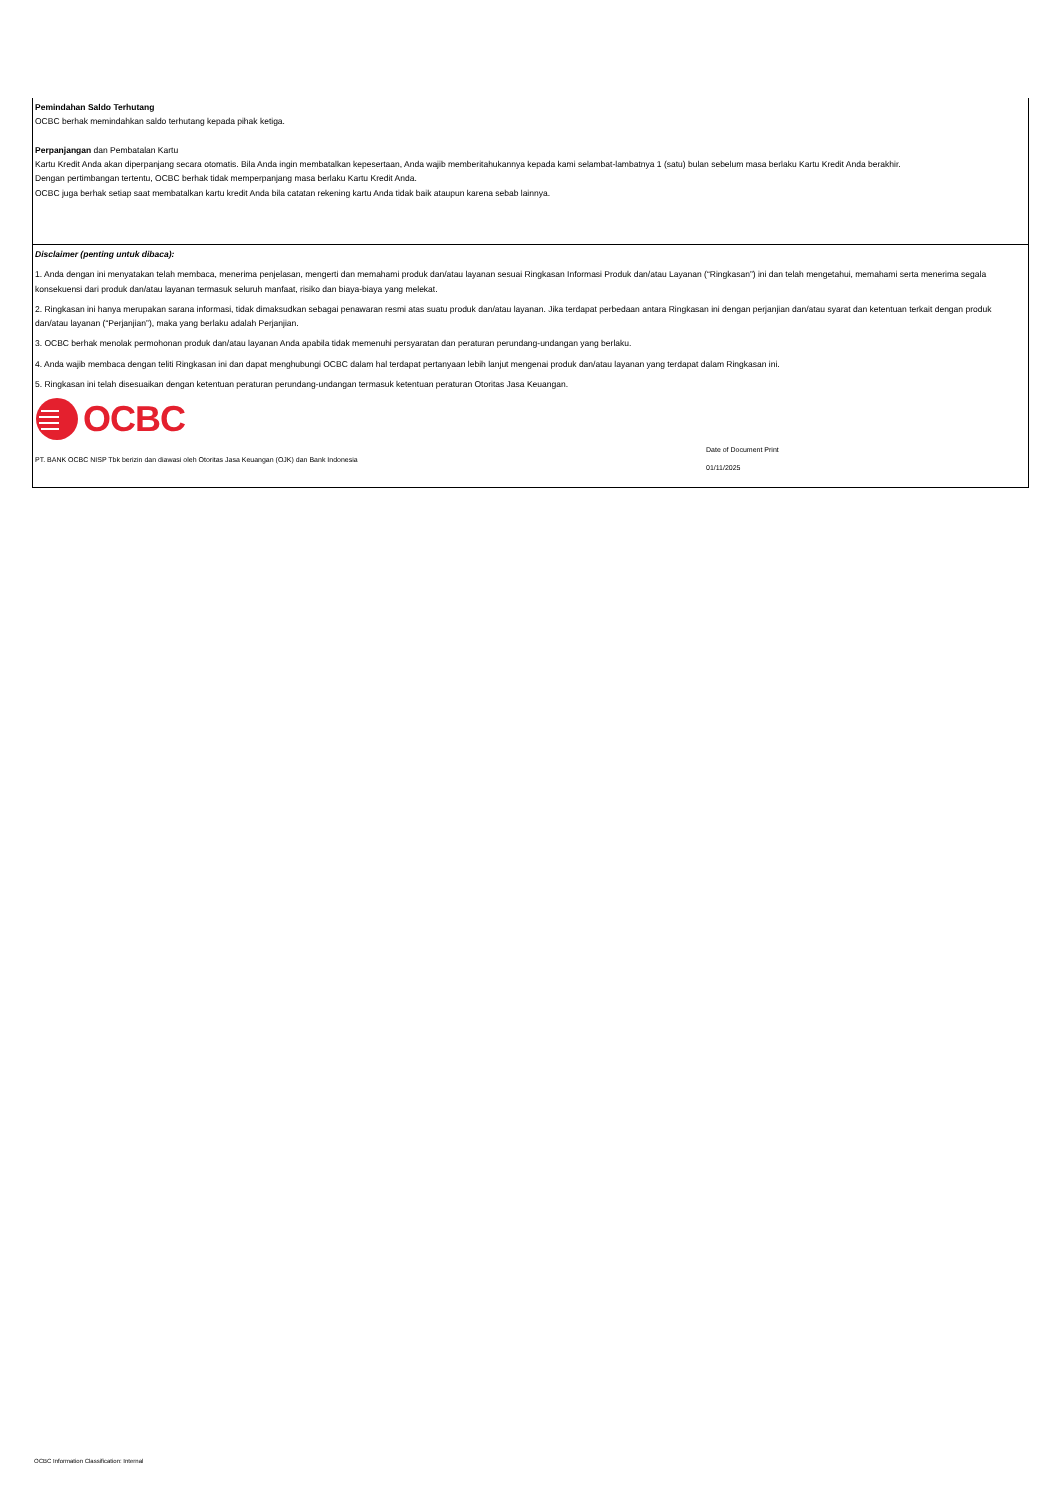Pemindahan Saldo Terhutang
OCBC berhak memindahkan saldo terhutang kepada pihak ketiga.
Perpanjangan dan Pembatalan Kartu
Kartu Kredit Anda akan diperpanjang secara otomatis. Bila Anda ingin membatalkan kepesertaan, Anda wajib memberitahukannya kepada kami selambat-lambatnya 1 (satu) bulan sebelum masa berlaku Kartu Kredit Anda berakhir.
Dengan pertimbangan tertentu, OCBC berhak tidak memperpanjang masa berlaku Kartu Kredit Anda.
OCBC juga berhak setiap saat membatalkan kartu kredit Anda bila catatan rekening kartu Anda tidak baik ataupun karena sebab lainnya.
Disclaimer (penting untuk dibaca):
1. Anda dengan ini menyatakan telah membaca, menerima penjelasan, mengerti dan memahami produk dan/atau layanan sesuai Ringkasan Informasi Produk dan/atau Layanan (“Ringkasan”) ini dan telah mengetahui, memahami serta menerima segala konsekuensi dari produk dan/atau layanan termasuk seluruh manfaat, risiko dan biaya-biaya yang melekat.
2. Ringkasan ini hanya merupakan sarana informasi, tidak dimaksudkan sebagai penawaran resmi atas suatu produk dan/atau layanan. Jika terdapat perbedaan antara Ringkasan ini dengan perjanjian dan/atau syarat dan ketentuan terkait dengan produk dan/atau layanan (“Perjanjian”), maka yang berlaku adalah Perjanjian.
3. OCBC berhak menolak permohonan produk dan/atau layanan Anda apabila tidak memenuhi persyaratan dan peraturan perundang-undangan yang berlaku.
4. Anda wajib membaca dengan teliti Ringkasan ini dan dapat menghubungi OCBC dalam hal terdapat pertanyaan lebih lanjut mengenai produk dan/atau layanan yang terdapat dalam Ringkasan ini.
5. Ringkasan ini telah disesuaikan dengan ketentuan peraturan perundang-undangan termasuk ketentuan peraturan Otoritas Jasa Keuangan.
OCBC
PT. BANK OCBC NISP Tbk berizin dan diawasi oleh Otoritas Jasa Keuangan (OJK) dan Bank Indonesia
Date of Document Print
01/11/2025
OCBC Information Classification: Internal